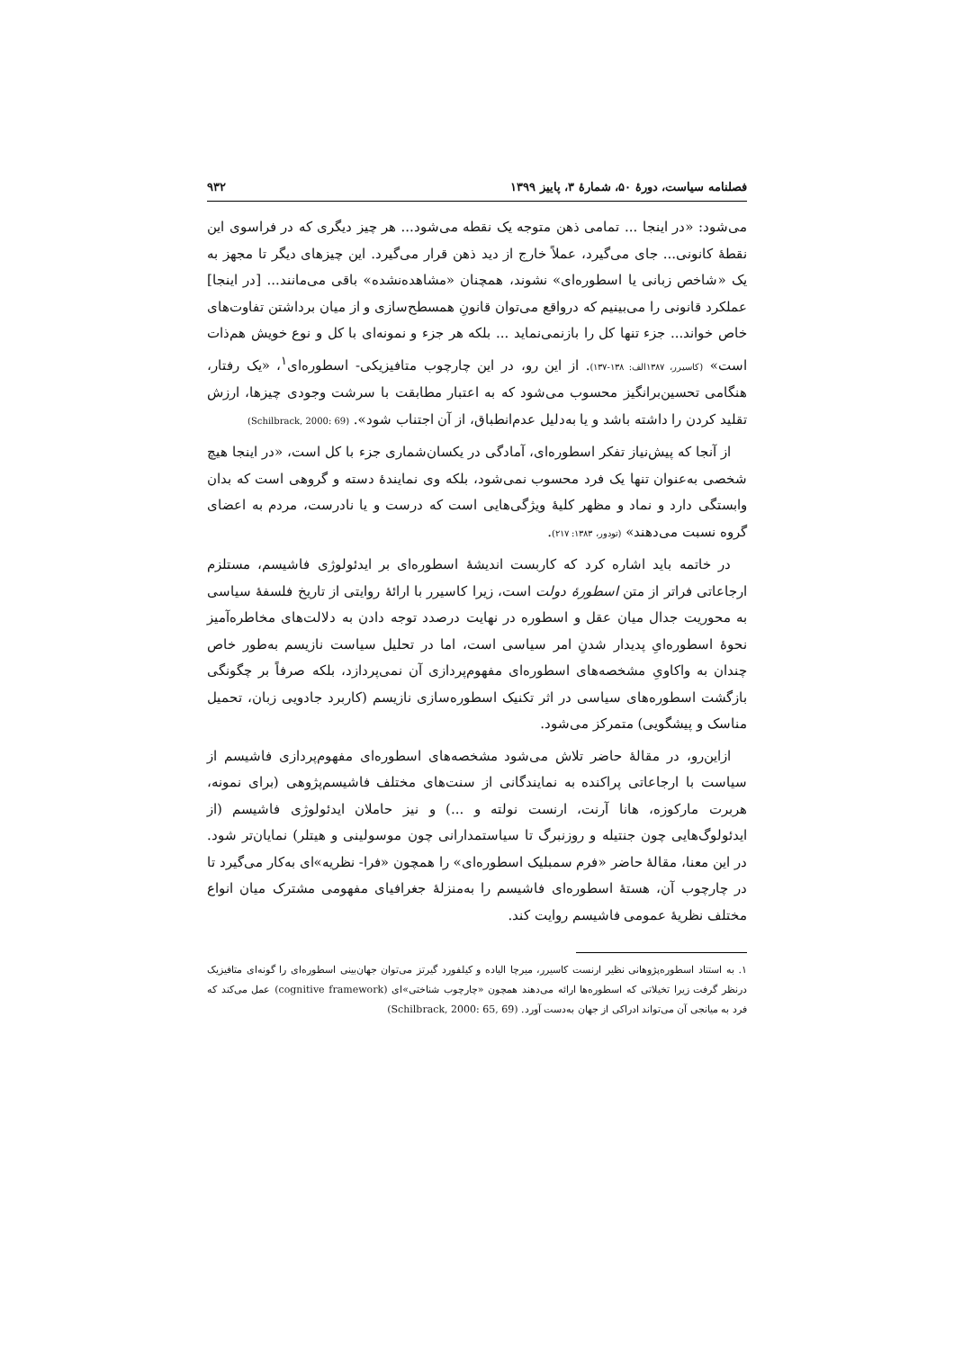فصلنامه سیاست، دورهٔ ۵۰، شمارهٔ ۳، پاییز ۱۳۹۹ ۹۳۲
می‌شود: «در اینجا ... تمامی ذهن متوجه یک نقطه می‌شود... هر چیز دیگری که در فراسوی این نقطهٔ کانونی... جای می‌گیرد، عملاً خارج از دید ذهن قرار می‌گیرد. این چیزهای دیگر تا مجهز به یک «شاخص زبانی یا اسطوره‌ای» نشوند، همچنان «مشاهده‌نشده» باقی می‌مانند... [در اینجا] عملکرد قانونی را می‌بینیم که درواقع می‌توان قانونِ همسطح‌سازی و از میان برداشتن تفاوت‌های خاص خواند... جزء تنها کل را بازنمی‌نماید ... بلکه هر جزء و نمونه‌ای با کل و نوع خویش هم‌ذات است» (کاسیرر، ۱۳۸۷الف: ۱۳۸-۱۳۷). از این رو، در این چارچوب متافیزیکی- اسطوره‌ای<sup>۱</sup>، «یک رفتار، هنگامی تحسین‌برانگیز محسوب می‌شود که به اعتبار مطابقت با سرشت وجودی چیزها، ارزش تقلید کردن را داشته باشد و یا به‌دلیل عدم‌انطباق، از آن اجتناب شود». (Schilbrack, 2000: 69)
از آنجا که پیش‌نیاز تفکر اسطوره‌ای، آمادگی در یکسان‌شماری جزء با کل است، «در اینجا هیچ شخصی به‌عنوان تنها یک فرد محسوب نمی‌شود، بلکه وی نمایندهٔ دسته و گروهی است که بدان وابستگی دارد و نماد و مظهر کلیهٔ ویژگی‌هایی است که درست و یا نادرست، مردم به اعضای گروه نسبت می‌دهند» (تودور، ۱۳۸۳: ۲۱۷).
در خاتمه باید اشاره کرد که کاربست اندیشهٔ اسطوره‌ای بر ایدئولوژی فاشیسم، مستلزم ارجاعاتی فراتر از متن اسطورهٔ دولت است، زیرا کاسیرر با ارائهٔ روایتی از تاریخ فلسفهٔ سیاسی به محوریت جدال میان عقل و اسطوره در نهایت درصدد توجه دادن به دلالت‌های مخاطره‌آمیز نحوهٔ اسطوره‌ایِ پدیدار شدنِ امر سیاسی است، اما در تحلیل سیاست نازیسم به‌طور خاص چندان به واکاویِ مشخصه‌های اسطوره‌ای مفهوم‌پردازی آن نمی‌پردازد، بلکه صرفاً بر چگونگی بازگشت اسطوره‌های سیاسی در اثر تکنیک اسطوره‌سازی نازیسم (کاربرد جادویی زبان، تحمیل مناسک و پیشگویی) متمرکز می‌شود.
ازاین‌رو، در مقالهٔ حاضر تلاش می‌شود مشخصه‌های اسطوره‌ای مفهوم‌پردازی فاشیسم از سیاست با ارجاعاتی پراکنده به نمایندگانی از سنت‌های مختلف فاشیسم‌پژوهی (برای نمونه، هربرت مارکوزه، هانا آرنت، ارنست نولته و ...) و نیز حاملان ایدئولوژی فاشیسم (از ایدئولوگ‌هایی چون جنتیله و روزنبرگ تا سیاستمدارانی چون موسولینی و هیتلر) نمایان‌تر شود. در این معنا، مقالهٔ حاضر «فرم سمبلیک اسطوره‌ای» را همچون «فرا- نظریه»ای به‌کار می‌گیرد تا در چارچوب آن، هستهٔ اسطوره‌ای فاشیسم را به‌منزلهٔ جغرافیای مفهومی مشترک میان انواع مختلف نظریهٔ عمومی فاشیسم روایت کند.
۱. به استناد اسطوره‌پژوهانی نظیر ارنست کاسیرر، میرچا الیاده و کیلفورد گیرتز می‌توان جهان‌بینی اسطوره‌ای را گونه‌ای متافیزیک درنظر گرفت زیرا تخیلاتی که اسطوره‌ها ارائه می‌دهند همچون «چارچوب شناختی»ای (cognitive framework) عمل می‌کند که فرد به میانجی آن می‌تواند ادراکی از جهان به‌دست آورد. (Schilbrack, 2000: 65, 69)